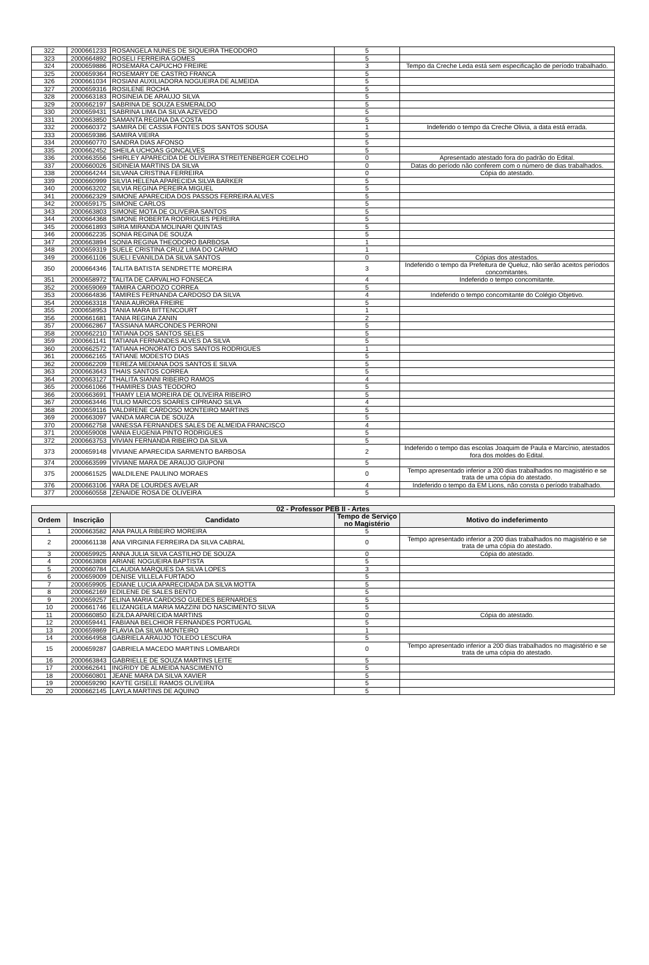| 322 | 2000661233 | ROSANGELA NUNES DE SIQUEIRA THEODORO | 5 | |
| 323 | 2000664892 | ROSELI FERREIRA GOMES | 5 | |
| 324 | 2000659886 | ROSEMARA CAPUCHO FREIRE | 3 | Tempo da Creche Leda está sem especificação de período trabalhado. |
| 325 | 2000659364 | ROSEMARY DE CASTRO FRANCA | 5 | |
| 326 | 2000661034 | ROSIANI AUXILIADORA NOGUEIRA DE ALMEIDA | 5 | |
| 327 | 2000659316 | ROSILENE ROCHA | 5 | |
| 328 | 2000663183 | ROSINEIA DE ARAUJO SILVA | 5 | |
| 329 | 2000662197 | SABRINA DE SOUZA ESMERALDO | 5 | |
| 330 | 2000659431 | SABRINA LIMA DA SILVA AZEVEDO | 5 | |
| 331 | 2000663850 | SAMANTA REGINA DA COSTA | 5 | |
| 332 | 2000660372 | SAMIRA DE CASSIA FONTES DOS SANTOS SOUSA | 1 | Indeferido o tempo da Creche Olivia, a data está errada. |
| 333 | 2000659386 | SAMIRA VIEIRA | 5 | |
| 334 | 2000660770 | SANDRA DIAS AFONSO | 5 | |
| 335 | 2000662452 | SHEILA UCHOAS GONCALVES | 5 | |
| 336 | 2000663556 | SHIRLEY APARECIDA DE OLIVEIRA STREITENBERGER COELHO | 0 | Apresentado atestado fora do padrão do Edital. |
| 337 | 2000660026 | SIDINEIA MARTINS DA SILVA | 0 | Datas do período não conferem com o número de dias trabalhados. |
| 338 | 2000664244 | SILVANA CRISTINA FERREIRA | 0 | Cópia do atestado. |
| 339 | 2000660999 | SILVIA HELENA APARECIDA SILVA BARKER | 5 | |
| 340 | 2000663202 | SILVIA REGINA PEREIRA MIGUEL | 5 | |
| 341 | 2000662329 | SIMONE APARECIDA DOS PASSOS FERREIRA ALVES | 5 | |
| 342 | 2000659175 | SIMONE CARLOS | 5 | |
| 343 | 2000663803 | SIMONE MOTA DE OLIVEIRA SANTOS | 5 | |
| 344 | 2000664368 | SIMONE ROBERTA RODRIGUES PEREIRA | 5 | |
| 345 | 2000661893 | SIRIA MIRANDA MOLINARI QUINTAS | 5 | |
| 346 | 2000662235 | SONIA REGINA DE SOUZA | 5 | |
| 347 | 2000663894 | SONIA REGINA THEODORO BARBOSA | 1 | |
| 348 | 2000659319 | SUELE CRISTINA CRUZ LIMA DO CARMO | 1 | |
| 349 | 2000661106 | SUELI EVANILDA DA SILVA SANTOS | 0 | Cópias dos atestados. |
| 350 | 2000664346 | TALITA BATISTA SENDRETTE MOREIRA | 3 | Indeferido o tempo da Prefeitura de Queluz, não serão aceitos períodos concomitantes. |
| 351 | 2000658972 | TALITA DE CARVALHO FONSECA | 4 | Indeferido o tempo concomitante. |
| 352 | 2000659069 | TAMIRA CARDOZO CORREA | 5 | |
| 353 | 2000664836 | TAMIRES FERNANDA CARDOSO DA SILVA | 4 | Indeferido o tempo concomitante do Colégio Objetivo. |
| 354 | 2000663318 | TANIA AURORA FREIRE | 5 | |
| 355 | 2000658953 | TANIA MARA BITTENCOURT | 1 | |
| 356 | 2000661681 | TANIA REGINA ZANIN | 2 | |
| 357 | 2000662867 | TASSIANA MARCONDES PERRONI | 5 | |
| 358 | 2000662210 | TATIANA DOS SANTOS SELES | 5 | |
| 359 | 2000661141 | TATIANA FERNANDES ALVES DA SILVA | 5 | |
| 360 | 2000662572 | TATIANA HONORATO DOS SANTOS RODRIGUES | 1 | |
| 361 | 2000662165 | TATIANE MODESTO DIAS | 5 | |
| 362 | 2000662209 | TEREZA MEDIANA DOS SANTOS E SILVA | 5 | |
| 363 | 2000663643 | THAIS SANTOS CORREA | 5 | |
| 364 | 2000663127 | THALITA SIANNI RIBEIRO RAMOS | 4 | |
| 365 | 2000661066 | THAMIRES DIAS TEODORO | 5 | |
| 366 | 2000663691 | THAMY LEIA MOREIRA DE OLIVEIRA RIBEIRO | 5 | |
| 367 | 2000663446 | TULIO MARCOS SOARES CIPRIANO SILVA | 4 | |
| 368 | 2000659116 | VALDIRENE CARDOSO MONTEIRO MARTINS | 5 | |
| 369 | 2000663097 | VANDA MARCIA DE SOUZA | 5 | |
| 370 | 2000662758 | VANESSA FERNANDES SALES DE ALMEIDA FRANCISCO | 4 | |
| 371 | 2000659008 | VANIA EUGENIA PINTO RODRIGUES | 5 | |
| 372 | 2000663753 | VIVIAN FERNANDA RIBEIRO DA SILVA | 5 | |
| 373 | 2000659148 | VIVIANE APARECIDA SARMENTO BARBOSA | 2 | Indeferido o tempo das escolas Joaquim de Paula e Marcínio, atestados fora dos moldes do Edital. |
| 374 | 2000663599 | VIVIANE MARA DE ARAUJO GIUPONI | 5 | |
| 375 | 2000661525 | WALDILENE PAULINO MORAES | 0 | Tempo apresentado inferior a 200 dias trabalhados no magistério e se trata de uma cópia do atestado. |
| 376 | 2000663106 | YARA DE LOURDES AVELAR | 4 | Indeferido o tempo da EM Lions, não consta o período trabalhado. |
| 377 | 2000660558 | ZENAIDE ROSA DE OLIVEIRA | 5 | |
| 02 - Professor PEB II - Artes | | | | |
| --- | --- | --- | --- | --- |
| Ordem | Inscrição | Candidato | Tempo de Serviço no Magistério | Motivo do indeferimento |
| 1 | 2000663582 | ANA PAULA RIBEIRO MOREIRA | 5 | |
| 2 | 2000661138 | ANA VIRGINIA FERREIRA DA SILVA CABRAL | 0 | Tempo apresentado inferior a 200 dias trabalhados no magistério e se trata de uma cópia do atestado. |
| 3 | 2000659925 | ANNA JULIA SILVA CASTILHO DE SOUZA | 0 | Cópia do atestado. |
| 4 | 2000663808 | ARIANE NOGUEIRA BAPTISTA | 5 | |
| 5 | 2000660784 | CLAUDIA MARQUES DA SILVA LOPES | 3 | |
| 6 | 2000659009 | DENISE VILLELA FURTADO | 5 | |
| 7 | 2000659905 | EDIANE LUCIA APARECIDADA DA SILVA MOTTA | 5 | |
| 8 | 2000662169 | EDILENE DE SALES BENTO | 5 | |
| 9 | 2000659257 | ELINA MARIA CARDOSO GUEDES BERNARDES | 5 | |
| 10 | 2000661746 | ELIZANGELA MARIA MAZZINI DO NASCIMENTO SILVA | 5 | |
| 11 | 2000660850 | EZILDA APARECIDA MARTINS | 0 | Cópia do atestado. |
| 12 | 2000659441 | FABIANA BELCHIOR FERNANDES PORTUGAL | 5 | |
| 13 | 2000659869 | FLAVIA DA SILVA MONTEIRO | 1 | |
| 14 | 2000664958 | GABRIELA ARAUJO TOLEDO LESCURA | 5 | |
| 15 | 2000659287 | GABRIELA MACEDO MARTINS LOMBARDI | 0 | Tempo apresentado inferior a 200 dias trabalhados no magistério e se trata de uma cópia do atestado. |
| 16 | 2000663843 | GABRIELLE DE SOUZA MARTINS LEITE | 5 | |
| 17 | 2000662641 | INGRIDY DE ALMEIDA NASCIMENTO | 5 | |
| 18 | 2000660801 | JEANE MARA DA SILVA XAVIER | 5 | |
| 19 | 2000659290 | KAYTE GISELE RAMOS OLIVEIRA | 5 | |
| 20 | 2000662145 | LAYLA MARTINS DE AQUINO | 5 | |